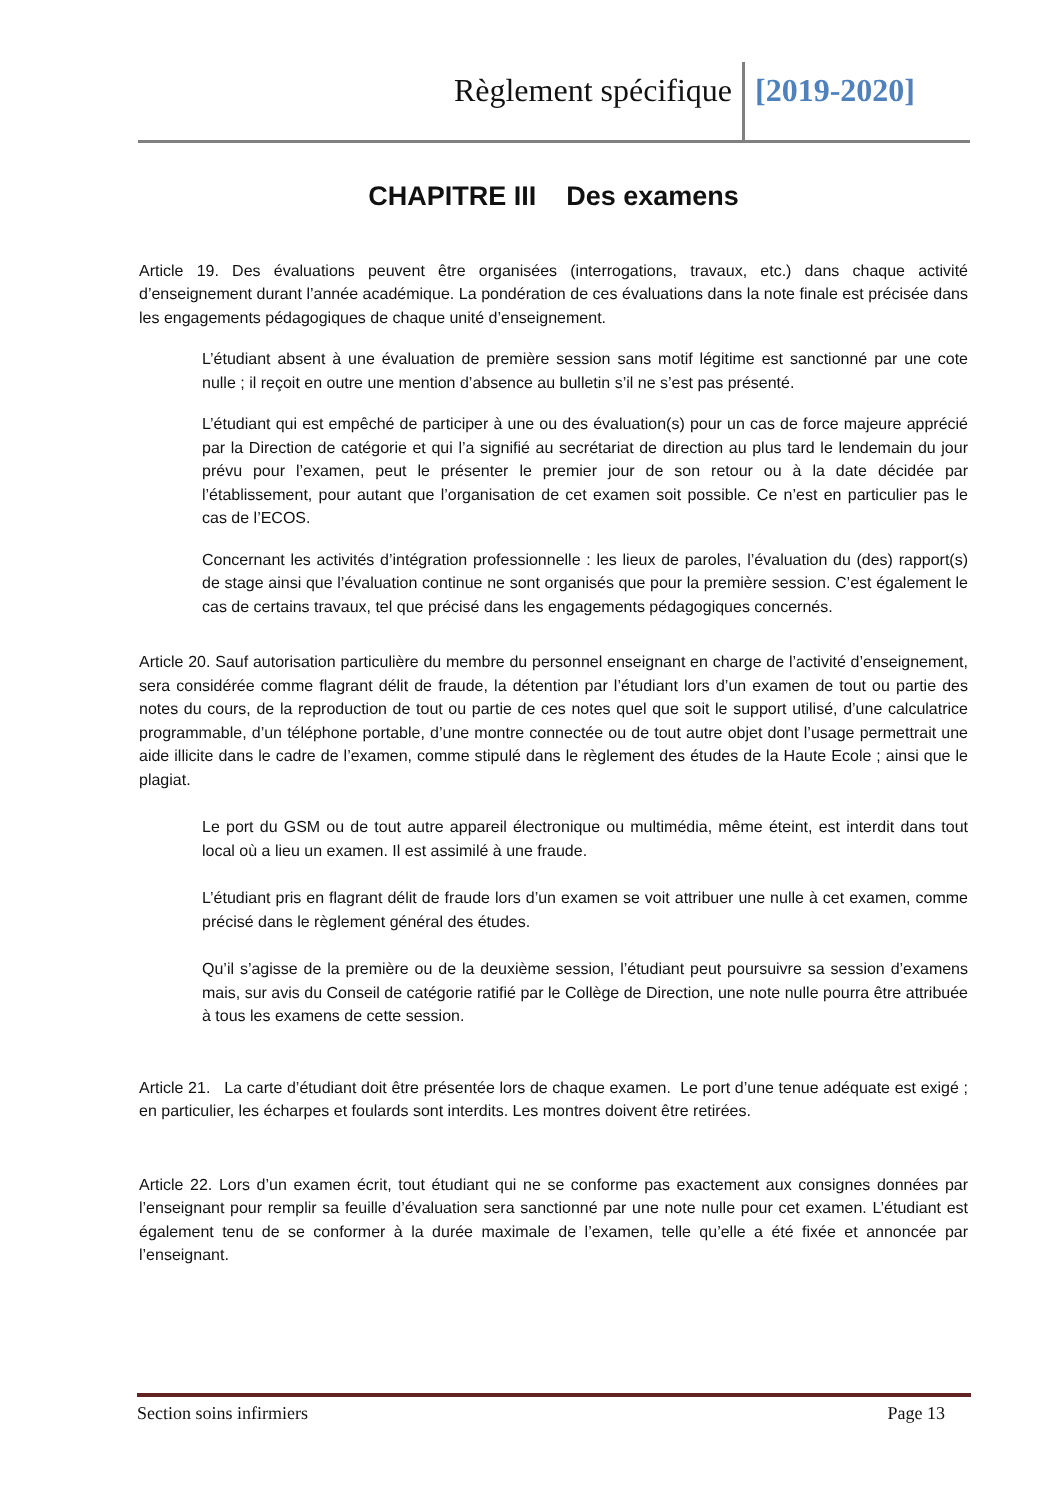Règlement spécifique [2019-2020]
CHAPITRE III Des examens
Article 19. Des évaluations peuvent être organisées (interrogations, travaux, etc.) dans chaque activité d’enseignement durant l’année académique. La pondération de ces évaluations dans la note finale est précisée dans les engagements pédagogiques de chaque unité d’enseignement.
L’étudiant absent à une évaluation de première session sans motif légitime est sanctionné par une cote nulle ; il reçoit en outre une mention d’absence au bulletin s’il ne s’est pas présenté.
L’étudiant qui est empêché de participer à une ou des évaluation(s) pour un cas de force majeure apprécié par la Direction de catégorie et qui l’a signifié au secrétariat de direction au plus tard le lendemain du jour prévu pour l’examen, peut le présenter le premier jour de son retour ou à la date décidée par l’établissement, pour autant que l’organisation de cet examen soit possible. Ce n’est en particulier pas le cas de l’ECOS.
Concernant les activités d’intégration professionnelle : les lieux de paroles, l’évaluation du (des) rapport(s) de stage ainsi que l’évaluation continue ne sont organisés que pour la première session. C’est également le cas de certains travaux, tel que précisé dans les engagements pédagogiques concernés.
Article 20. Sauf autorisation particulière du membre du personnel enseignant en charge de l’activité d’enseignement, sera considérée comme flagrant délit de fraude, la détention par l’étudiant lors d’un examen de tout ou partie des notes du cours, de la reproduction de tout ou partie de ces notes quel que soit le support utilisé, d’une calculatrice programmable, d’un téléphone portable, d’une montre connectée ou de tout autre objet dont l’usage permettrait une aide illicite dans le cadre de l’examen, comme stipulé dans le règlement des études de la Haute Ecole ; ainsi que le plagiat.
Le port du GSM ou de tout autre appareil électronique ou multimédia, même éteint, est interdit dans tout local où a lieu un examen. Il est assimilé à une fraude.
L’étudiant pris en flagrant délit de fraude lors d’un examen se voit attribuer une nulle à cet examen, comme précisé dans le règlement général des études.
Qu’il s’agisse de la première ou de la deuxième session, l’étudiant peut poursuivre sa session d’examens mais, sur avis du Conseil de catégorie ratifié par le Collège de Direction, une note nulle pourra être attribuée à tous les examens de cette session.
Article 21. La carte d’étudiant doit être présentée lors de chaque examen. Le port d’une tenue adéquate est exigé ; en particulier, les écharpes et foulards sont interdits. Les montres doivent être retirées.
Article 22. Lors d’un examen écrit, tout étudiant qui ne se conforme pas exactement aux consignes données par l’enseignant pour remplir sa feuille d’évaluation sera sanctionné par une note nulle pour cet examen. L’étudiant est également tenu de se conformer à la durée maximale de l’examen, telle qu’elle a été fixée et annoncée par l’enseignant.
Section soins infirmiers Page 13